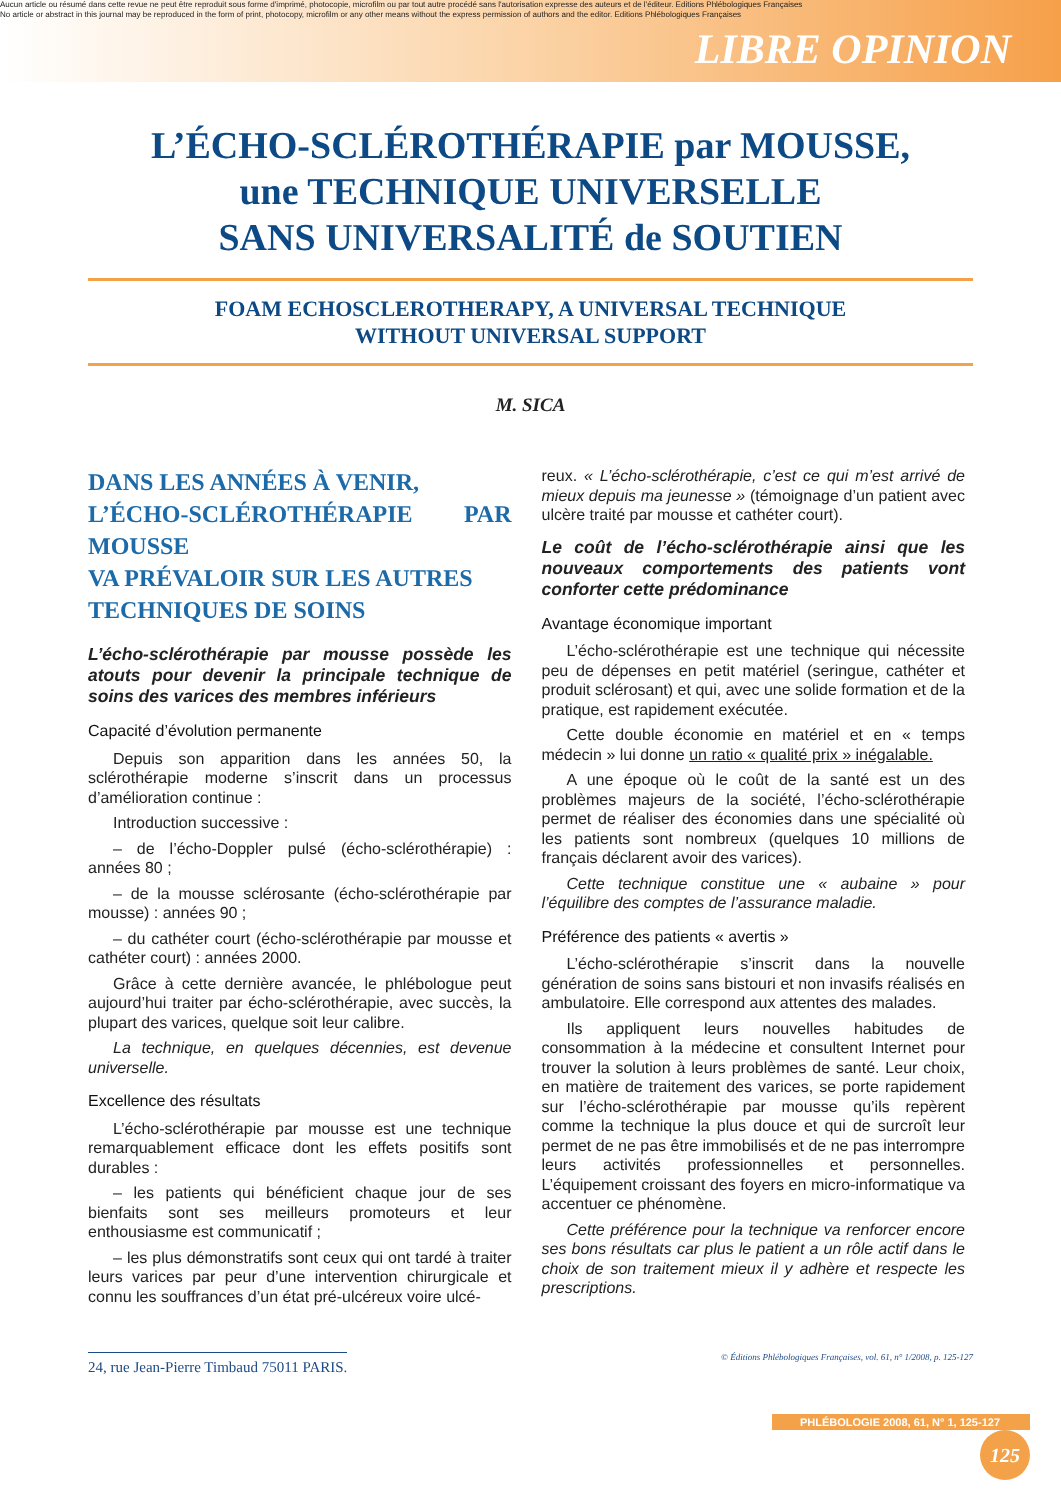Aucun article ou résumé dans cette revue ne peut être reproduit sous forme d'imprimé, photocopie, microfilm ou par tout autre procédé sans l'autorisation expresse des auteurs et de l'éditeur. Editions Phlébologiques Françaises
No article or abstract in this journal may be reproduced in the form of print, photocopy, microfilm or any other means without the express permission of authors and the editor. Editions Phlébologiques Françaises
LIBRE OPINION
L’ÉCHO-SCLÉROTHÉRAPIE par MOUSSE,
une TECHNIQUE UNIVERSELLE
SANS UNIVERSALITÉ de SOUTIEN
FOAM ECHOSCLEROTHERAPY, A UNIVERSAL TECHNIQUE
WITHOUT UNIVERSAL SUPPORT
M. SICA
DANS LES ANNÉES À VENIR,
L’ÉCHO-SCLÉROTHÉRAPIE PAR MOUSSE
VA PRÉVALOIR SUR LES AUTRES
TECHNIQUES DE SOINS
L’écho-sclérothérapie par mousse possède les atouts pour devenir la principale technique de soins des varices des membres inférieurs
Capacité d’évolution permanente
Depuis son apparition dans les années 50, la sclérothérapie moderne s’inscrit dans un processus d’amélioration continue :
Introduction successive :
– de l’écho-Doppler pulsé (écho-sclérothérapie) : années 80 ;
– de la mousse sclérosante (écho-sclérothérapie par mousse) : années 90 ;
– du cathéter court (écho-sclérothérapie par mousse et cathéter court) : années 2000.
Grâce à cette dernière avancée, le phlébologue peut aujourd’hui traiter par écho-sclérothérapie, avec succès, la plupart des varices, quelque soit leur calibre.
La technique, en quelques décennies, est devenue universelle.
Excellence des résultats
L’écho-sclérothérapie par mousse est une technique remarquablement efficace dont les effets positifs sont durables :
– les patients qui bénéficient chaque jour de ses bienfaits sont ses meilleurs promoteurs et leur enthousiasme est communicatif ;
– les plus démonstratifs sont ceux qui ont tardé à traiter leurs varices par peur d’une intervention chirurgicale et connu les souffrances d’un état pré-ulcéreux voire ulcé-
reux. « L’écho-sclérothérapie, c’est ce qui m’est arrivé de mieux depuis ma jeunesse » (témoignage d’un patient avec ulcère traité par mousse et cathéter court).
Le coût de l’écho-sclérothérapie ainsi que les nouveaux comportements des patients vont conforter cette prédominance
Avantage économique important
L’écho-sclérothérapie est une technique qui nécessite peu de dépenses en petit matériel (seringue, cathéter et produit sclérosant) et qui, avec une solide formation et de la pratique, est rapidement exécutée.
Cette double économie en matériel et en « temps médecin » lui donne un ratio « qualité prix » inégalable.
A une époque où le coût de la santé est un des problèmes majeurs de la société, l’écho-sclérothérapie permet de réaliser des économies dans une spécialité où les patients sont nombreux (quelques 10 millions de français déclarent avoir des varices).
Cette technique constitue une « aubaine » pour l’équilibre des comptes de l’assurance maladie.
Préférence des patients « avertis »
L’écho-sclérothérapie s’inscrit dans la nouvelle génération de soins sans bistouri et non invasifs réalisés en ambulatoire. Elle correspond aux attentes des malades.
Ils appliquent leurs nouvelles habitudes de consommation à la médecine et consultent Internet pour trouver la solution à leurs problèmes de santé. Leur choix, en matière de traitement des varices, se porte rapidement sur l’écho-sclérothérapie par mousse qu’ils repèrent comme la technique la plus douce et qui de surcroît leur permet de ne pas être immobilisés et de ne pas interrompre leurs activités professionnelles et personnelles. L’équipement croissant des foyers en micro-informatique va accentuer ce phénomène.
Cette préférence pour la technique va renforcer encore ses bons résultats car plus le patient a un rôle actif dans le choix de son traitement mieux il y adhère et respecte les prescriptions.
24, rue Jean-Pierre Timbaud 75011 PARIS. © Éditions Phlébologiques Françaises, vol. 61, n° 1/2008, p. 125-127
PHLÉBOLOGIE 2008, 61, N° 1, 125-127 125